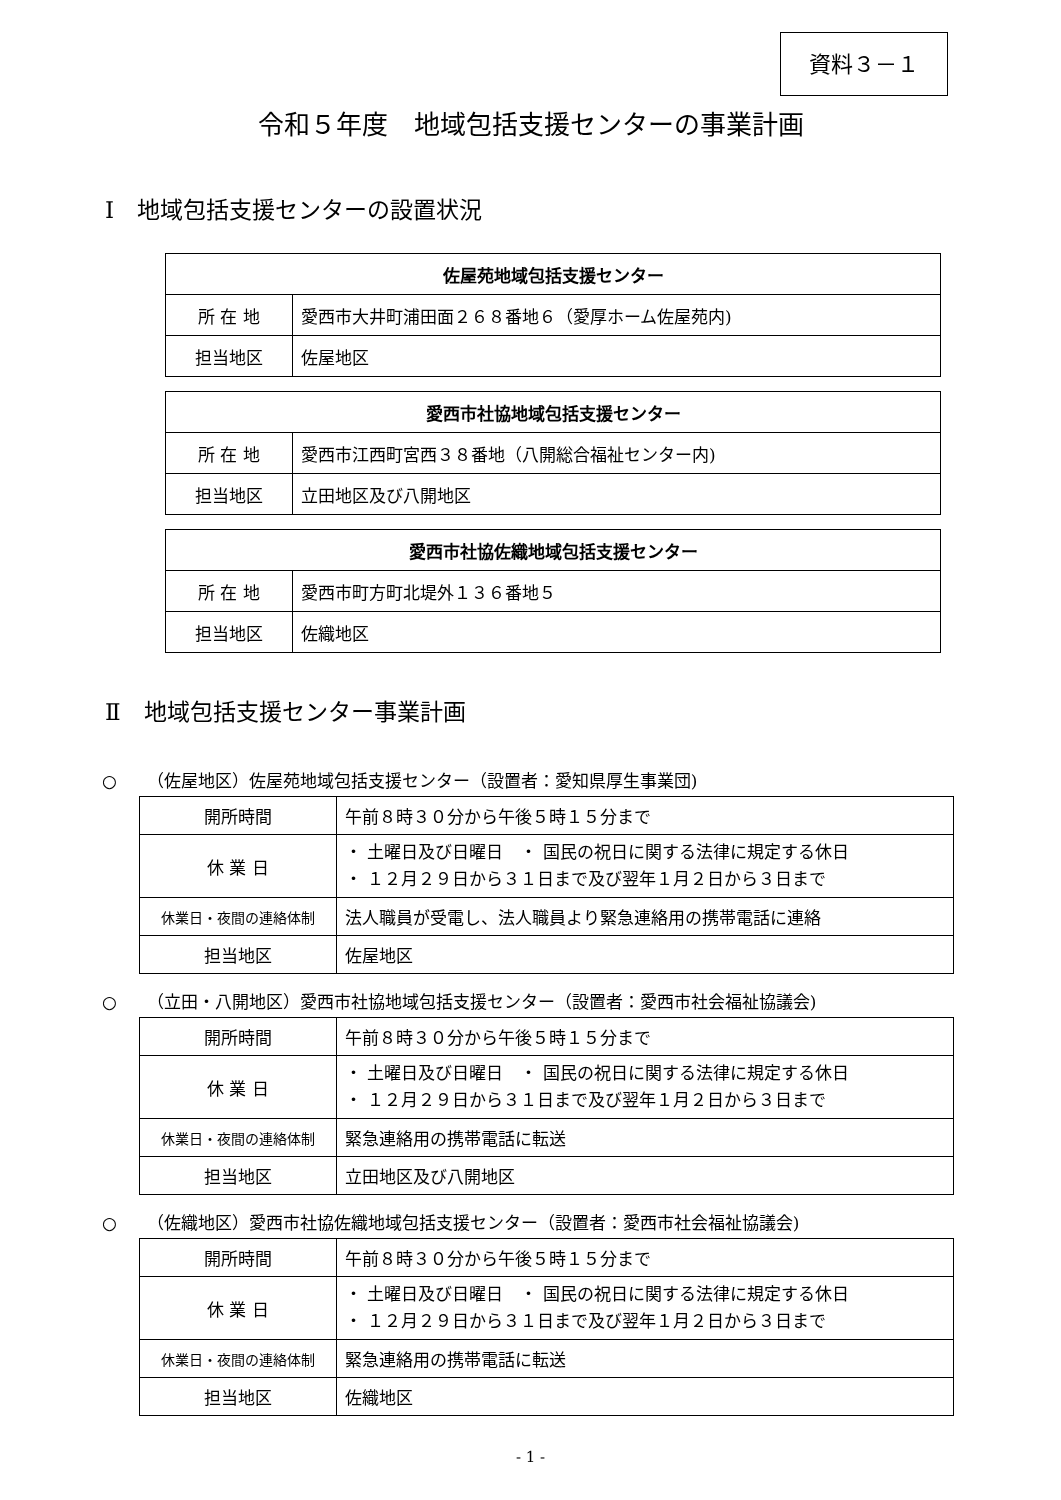資料３－１
令和５年度　地域包括支援センターの事業計画
Ⅰ　地域包括支援センターの設置状況
| 佐屋苑地域包括支援センター | |
| --- | --- |
| 所 在 地 | 愛西市大井町浦田面２６８番地６（愛厚ホーム佐屋苑内) |
| 担当地区 | 佐屋地区 |
| 愛西市社協地域包括支援センター | |
| --- | --- |
| 所 在 地 | 愛西市江西町宮西３８番地（八開総合福祉センター内) |
| 担当地区 | 立田地区及び八開地区 |
| 愛西市社協佐織地域包括支援センター | |
| --- | --- |
| 所 在 地 | 愛西市町方町北堤外１３６番地５ |
| 担当地区 | 佐織地区 |
Ⅱ　地域包括支援センター事業計画
○ （佐屋地区）佐屋苑地域包括支援センター（設置者：愛知県厚生事業団)
| 開所時間 | 午前８時３０分から午後５時１５分まで |
| 休 業 日 | ・ 土曜日及び日曜日 ・ 国民の祝日に関する法律に規定する休日 ・ １２月２９日から３１日まで及び翌年１月２日から３日まで |
| 休業日・夜間の連絡体制 | 法人職員が受電し、法人職員より緊急連絡用の携帯電話に連絡 |
| 担当地区 | 佐屋地区 |
○ （立田・八開地区）愛西市社協地域包括支援センター（設置者：愛西市社会福祉協議会)
| 開所時間 | 午前８時３０分から午後５時１５分まで |
| 休 業 日 | ・ 土曜日及び日曜日 ・ 国民の祝日に関する法律に規定する休日 ・ １２月２９日から３１日まで及び翌年１月２日から３日まで |
| 休業日・夜間の連絡体制 | 緊急連絡用の携帯電話に転送 |
| 担当地区 | 立田地区及び八開地区 |
○ （佐織地区）愛西市社協佐織地域包括支援センター（設置者：愛西市社会福祉協議会)
| 開所時間 | 午前８時３０分から午後５時１５分まで |
| 休 業 日 | ・ 土曜日及び日曜日 ・ 国民の祝日に関する法律に規定する休日 ・ １２月２９日から３１日まで及び翌年１月２日から３日まで |
| 休業日・夜間の連絡体制 | 緊急連絡用の携帯電話に転送 |
| 担当地区 | 佐織地区 |
- 1 -